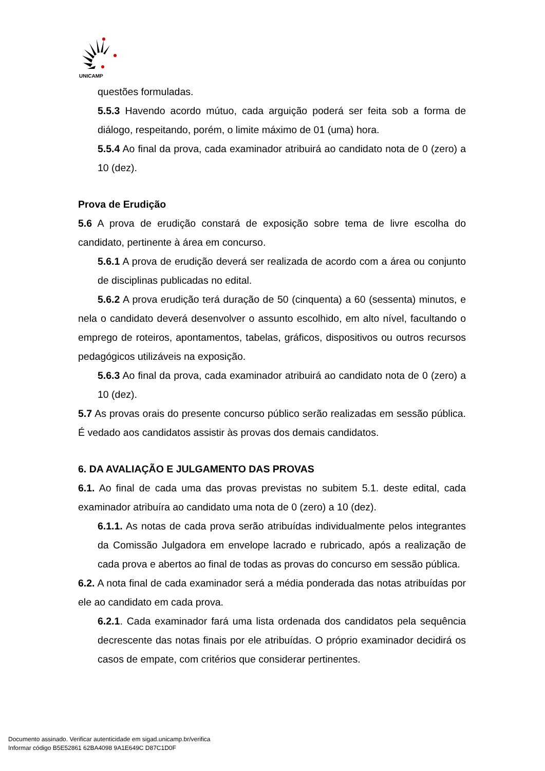UNICAMP
questões formuladas.
5.5.3 Havendo acordo mútuo, cada arguição poderá ser feita sob a forma de diálogo, respeitando, porém, o limite máximo de 01 (uma) hora.
5.5.4 Ao final da prova, cada examinador atribuirá ao candidato nota de 0 (zero) a 10 (dez).
Prova de Erudição
5.6 A prova de erudição constará de exposição sobre tema de livre escolha do candidato, pertinente à área em concurso.
5.6.1 A prova de erudição deverá ser realizada de acordo com a área ou conjunto de disciplinas publicadas no edital.
5.6.2 A prova erudição terá duração de 50 (cinquenta) a 60 (sessenta) minutos, e nela o candidato deverá desenvolver o assunto escolhido, em alto nível, facultando o emprego de roteiros, apontamentos, tabelas, gráficos, dispositivos ou outros recursos pedagógicos utilizáveis na exposição.
5.6.3 Ao final da prova, cada examinador atribuirá ao candidato nota de 0 (zero) a 10 (dez).
5.7 As provas orais do presente concurso público serão realizadas em sessão pública. É vedado aos candidatos assistir às provas dos demais candidatos.
6. DA AVALIAÇÃO E JULGAMENTO DAS PROVAS
6.1. Ao final de cada uma das provas previstas no subitem 5.1. deste edital, cada examinador atribuíra ao candidato uma nota de 0 (zero) a 10 (dez).
6.1.1. As notas de cada prova serão atribuídas individualmente pelos integrantes da Comissão Julgadora em envelope lacrado e rubricado, após a realização de cada prova e abertos ao final de todas as provas do concurso em sessão pública.
6.2. A nota final de cada examinador será a média ponderada das notas atribuídas por ele ao candidato em cada prova.
6.2.1. Cada examinador fará uma lista ordenada dos candidatos pela sequência decrescente das notas finais por ele atribuídas. O próprio examinador decidirá os casos de empate, com critérios que considerar pertinentes.
Documento assinado. Verificar autenticidade em sigad.unicamp.br/verifica
Informar código B5E52861 62BA4098 9A1E649C D87C1D0F